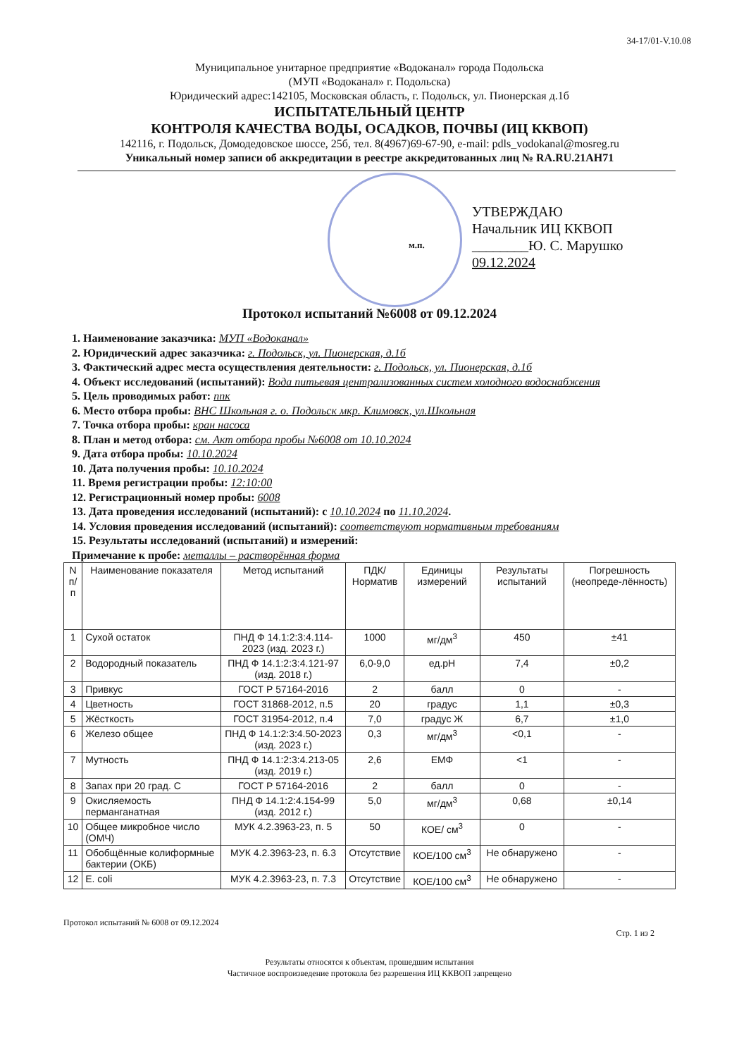34-17/01-V.10.08
Муниципальное унитарное предприятие «Водоканал» города Подольска
(МУП «Водоканал» г. Подольска)
Юридический адрес:142105, Московская область, г. Подольск, ул. Пионерская д.1б
ИСПЫТАТЕЛЬНЫЙ ЦЕНТР
КОНТРОЛЯ КАЧЕСТВА ВОДЫ, ОСАДКОВ, ПОЧВЫ (ИЦ ККВОП)
142116, г. Подольск, Домодедовское шоссе, 25б, тел. 8(4967)69-67-90, e-mail: pdls_vodokanal@mosreg.ru
Уникальный номер записи об аккредитации в реестре аккредитованных лиц № RA.RU.21АН71
УТВЕРЖДАЮ
Начальник ИЦ ККВОП
________Ю. С. Марушко
09.12.2024
м.п.
Протокол испытаний №6008 от 09.12.2024
1. Наименование заказчика: МУП «Водоканал»
2. Юридический адрес заказчика: г. Подольск, ул. Пионерская, д.1б
3. Фактический адрес места осуществления деятельности: г. Подольск, ул. Пионерская, д.1б
4. Объект исследований (испытаний): Вода питьевая централизованных систем холодного водоснабжения
5. Цель проводимых работ: ппк
6. Место отбора пробы: ВНС Школьная г. о. Подольск мкр. Климовск, ул.Школьная
7. Точка отбора пробы: кран насоса
8. План и метод отбора: см. Акт отбора пробы №6008 от 10.10.2024
9. Дата отбора пробы: 10.10.2024
10. Дата получения пробы: 10.10.2024
11. Время регистрации пробы: 12:10:00
12. Регистрационный номер пробы: 6008
13. Дата проведения исследований (испытаний): с 10.10.2024 по 11.10.2024.
14. Условия проведения исследований (испытаний): соответствуют нормативным требованиям
15. Результаты исследований (испытаний) и измерений:
Примечание к пробе: металлы – растворённая форма
| N п/п | Наименование показателя | Метод испытаний | ПДК/ Норматив | Единицы измерений | Результаты испытаний | Погрешность (неопреде-лённость) |
| --- | --- | --- | --- | --- | --- | --- |
| 1 | Сухой остаток | ПНД Ф 14.1:2:3:4.114-2023 (изд. 2023 г.) | 1000 | мг/дм<sup>3</sup> | 450 | ±41 |
| 2 | Водородный показатель | ПНД Ф 14.1:2:3:4.121-97 (изд. 2018 г.) | 6,0-9,0 | ед.pH | 7,4 | ±0,2 |
| 3 | Привкус | ГОСТ Р 57164-2016 | 2 | балл | 0 | - |
| 4 | Цветность | ГОСТ 31868-2012, п.5 | 20 | градус | 1,1 | ±0,3 |
| 5 | Жёсткость | ГОСТ 31954-2012, п.4 | 7,0 | градус Ж | 6,7 | ±1,0 |
| 6 | Железо общее | ПНД Ф 14.1:2:3:4.50-2023 (изд. 2023 г.) | 0,3 | мг/дм<sup>3</sup> | <0,1 | - |
| 7 | Мутность | ПНД Ф 14.1:2:3:4.213-05 (изд. 2019 г.) | 2,6 | ЕМФ | <1 | - |
| 8 | Запах при 20 град. С | ГОСТ Р 57164-2016 | 2 | балл | 0 | - |
| 9 | Окисляемость перманганатная | ПНД Ф 14.1:2:4.154-99 (изд. 2012 г.) | 5,0 | мг/дм<sup>3</sup> | 0,68 | ±0,14 |
| 10 | Общее микробное число (ОМЧ) | МУК 4.2.3963-23, п. 5 | 50 | КОЕ/ см<sup>3</sup> | 0 | - |
| 11 | Обобщённые колиформные бактерии (ОКБ) | МУК 4.2.3963-23, п. 6.3 | Отсутствие | КОЕ/100 см<sup>3</sup> | Не обнаружено | - |
| 12 | E. coli | МУК 4.2.3963-23, п. 7.3 | Отсутствие | КОЕ/100 см<sup>3</sup> | Не обнаружено | - |
Протокол испытаний № 6008 от 09.12.2024
Стр. 1 из 2
Результаты относятся к объектам, прошедшим испытания
Частичное воспроизведение протокола без разрешения ИЦ ККВОП запрещено